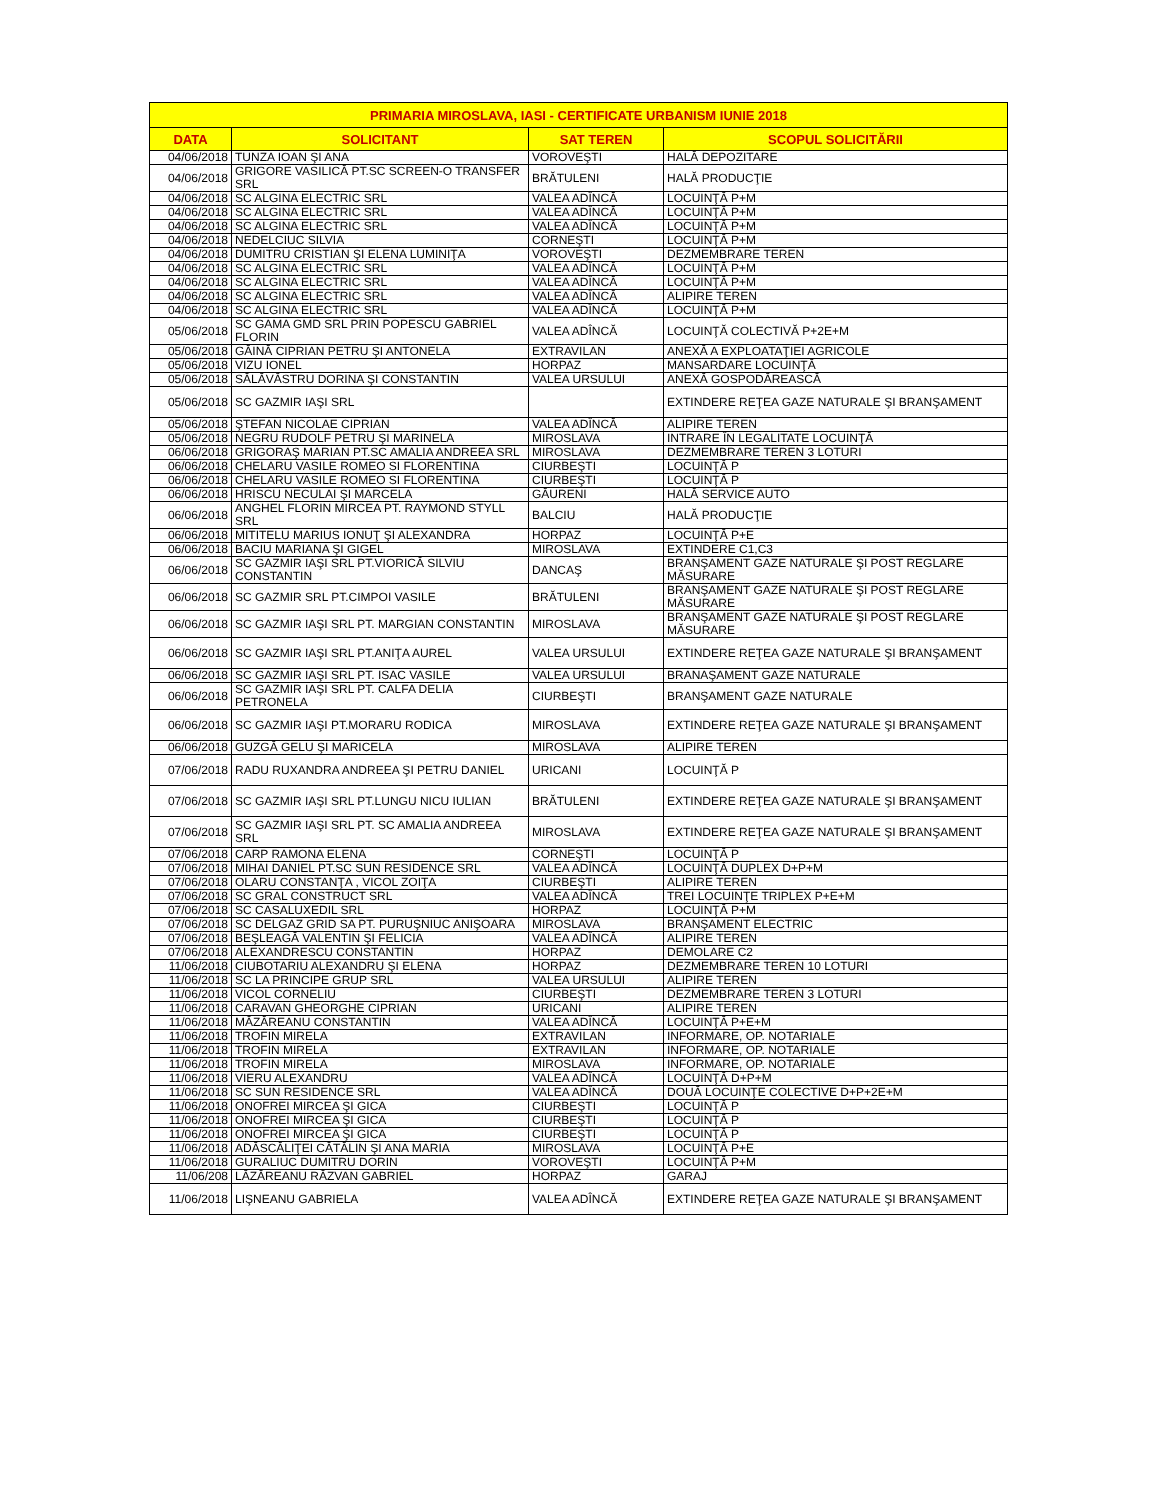| PRIMARIA MIROSLAVA, IASI - CERTIFICATE URBANISM IUNIE 2018 | | | |
| --- | --- | --- | --- |
| DATA | SOLICITANT | SAT TEREN | SCOPUL SOLICITĂRII |
| 04/06/2018 | TUNZA IOAN ŞI ANA | VOROVEŞTI | HALĂ DEPOZITARE |
| 04/06/2018 | GRIGORE VASILICĂ PT.SC SCREEN-O TRANSFER SRL | BRĂTULENI | HALĂ PRODUCŢIE |
| 04/06/2018 | SC ALGINA ELECTRIC SRL | VALEA ADÎNCĂ | LOCUINŢĂ P+M |
| 04/06/2018 | SC ALGINA ELECTRIC SRL | VALEA ADÎNCĂ | LOCUINŢĂ P+M |
| 04/06/2018 | SC ALGINA ELECTRIC SRL | VALEA ADÎNCĂ | LOCUINŢĂ P+M |
| 04/06/2018 | NEDELCIUC SILVIA | CORNEŞTI | LOCUINŢĂ P+M |
| 04/06/2018 | DUMITRU CRISTIAN ŞI ELENA LUMINIŢA | VOROVEŞTI | DEZMEMBRARE TEREN |
| 04/06/2018 | SC ALGINA ELECTRIC SRL | VALEA ADÎNCĂ | LOCUINŢĂ P+M |
| 04/06/2018 | SC ALGINA ELECTRIC SRL | VALEA ADÎNCĂ | LOCUINŢĂ P+M |
| 04/06/2018 | SC ALGINA ELECTRIC SRL | VALEA ADÎNCĂ | ALIPIRE TEREN |
| 04/06/2018 | SC ALGINA ELECTRIC SRL | VALEA ADÎNCĂ | LOCUINŢĂ P+M |
| 05/06/2018 | SC GAMA GMD SRL PRIN POPESCU GABRIEL FLORIN | VALEA ADÎNCĂ | LOCUINŢĂ COLECTIVĂ P+2E+M |
| 05/06/2018 | GĂINĂ CIPRIAN PETRU ŞI ANTONELA | EXTRAVILAN | ANEXĂ A EXPLOATAŢIEI AGRICOLE |
| 05/06/2018 | VIZU IONEL | HORPAZ | MANSARDARE LOCUINŢĂ |
| 05/06/2018 | SĂLĂVĂSTRU DORINA ŞI CONSTANTIN | VALEA URSULUI | ANEXĂ GOSPODĂREASCĂ |
| 05/06/2018 | SC GAZMIR IAŞI SRL | | EXTINDERE REŢEA GAZE NATURALE ŞI BRANŞAMENT |
| 05/06/2018 | ŞTEFAN NICOLAE CIPRIAN | VALEA ADÎNCĂ | ALIPIRE TEREN |
| 05/06/2018 | NEGRU RUDOLF PETRU ŞI MARINELA | MIROSLAVA | INTRARE ÎN LEGALITATE LOCUINŢĂ |
| 06/06/2018 | GRIGORAŞ MARIAN PT.SC AMALIA ANDREEA SRL | MIROSLAVA | DEZMEMBRARE TEREN 3 LOTURI |
| 06/06/2018 | CHELARU VASILE ROMEO SI FLORENTINA | CIURBEŞTI | LOCUINŢĂ P |
| 06/06/2018 | CHELARU VASILE ROMEO SI FLORENTINA | CIURBEŞTI | LOCUINŢĂ P |
| 06/06/2018 | HRISCU NECULAI ŞI MARCELA | GĂURENI | HALĂ SERVICE AUTO |
| 06/06/2018 | ANGHEL FLORIN MIRCEA PT. RAYMOND STYLL SRL | BALCIU | HALĂ PRODUCŢIE |
| 06/06/2018 | MITITELU MARIUS IONUŢ ŞI ALEXANDRA | HORPAZ | LOCUINŢĂ P+E |
| 06/06/2018 | BACIU MARIANA ŞI GIGEL | MIROSLAVA | EXTINDERE C1,C3 |
| 06/06/2018 | SC GAZMIR IAŞI SRL PT.VIORICĂ SILVIU CONSTANTIN | DANCAŞ | BRANŞAMENT GAZE NATURALE ŞI POST REGLARE MĂSURARE |
| 06/06/2018 | SC GAZMIR SRL PT.CIMPOI VASILE | BRĂTULENI | BRANŞAMENT GAZE NATURALE ŞI POST REGLARE MĂSURARE |
| 06/06/2018 | SC GAZMIR IAŞI SRL PT. MARGIAN CONSTANTIN | MIROSLAVA | BRANŞAMENT GAZE NATURALE ŞI POST REGLARE MĂSURARE |
| 06/06/2018 | SC GAZMIR IAŞI SRL PT.ANIŢA AUREL | VALEA URSULUI | EXTINDERE REŢEA GAZE NATURALE ŞI BRANŞAMENT |
| 06/06/2018 | SC GAZMIR IAŞI SRL PT. ISAC VASILE | VALEA URSULUI | BRANAŞAMENT GAZE NATURALE |
| 06/06/2018 | SC GAZMIR IAŞI SRL PT. CALFA DELIA PETRONELA | CIURBEŞTI | BRANŞAMENT GAZE NATURALE |
| 06/06/2018 | SC GAZMIR IAŞI PT.MORARU RODICA | MIROSLAVA | EXTINDERE REŢEA GAZE NATURALE ŞI BRANŞAMENT |
| 06/06/2018 | GUZGĂ GELU ŞI MARICELA | MIROSLAVA | ALIPIRE TEREN |
| 07/06/2018 | RADU RUXANDRA ANDREEA ŞI PETRU DANIEL | URICANI | LOCUINŢĂ P |
| 07/06/2018 | SC GAZMIR IAŞI SRL PT.LUNGU NICU IULIAN | BRĂTULENI | EXTINDERE REŢEA GAZE NATURALE ŞI BRANŞAMENT |
| 07/06/2018 | SC GAZMIR IAŞI SRL PT. SC AMALIA ANDREEA SRL | MIROSLAVA | EXTINDERE REŢEA GAZE NATURALE ŞI BRANŞAMENT |
| 07/06/2018 | CARP RAMONA ELENA | CORNEŞTI | LOCUINŢĂ P |
| 07/06/2018 | MIHAI DANIEL PT.SC SUN RESIDENCE SRL | VALEA ADÎNCĂ | LOCUINŢĂ DUPLEX D+P+M |
| 07/06/2018 | OLARU CONSTANŢA , VICOL ZOIŢA | CIURBEŞTI | ALIPIRE TEREN |
| 07/06/2018 | SC GRAL CONSTRUCT SRL | VALEA ADÎNCĂ | TREI LOCUINŢE TRIPLEX P+E+M |
| 07/06/2018 | SC CASALUXEDIL SRL | HORPAZ | LOCUINŢĂ P+M |
| 07/06/2018 | SC DELGAZ GRID SA PT. PURUŞNIUC ANIŞOARA | MIROSLAVA | BRANŞAMENT ELECTRIC |
| 07/06/2018 | BEŞLEAGĂ VALENTIN ŞI FELICIA | VALEA ADÎNCĂ | ALIPIRE TEREN |
| 07/06/2018 | ALEXANDRESCU CONSTANTIN | HORPAZ | DEMOLARE C2 |
| 11/06/2018 | CIUBOTARIU ALEXANDRU ŞI ELENA | HORPAZ | DEZMEMBRARE TEREN 10 LOTURI |
| 11/06/2018 | SC LA PRINCIPE GRUP SRL | VALEA URSULUI | ALIPIRE TEREN |
| 11/06/2018 | VICOL CORNELIU | CIURBEŞTI | DEZMEMBRARE TEREN 3 LOTURI |
| 11/06/2018 | CARAVAN GHEORGHE CIPRIAN | URICANI | ALIPIRE TEREN |
| 11/06/2018 | MĂZĂREANU CONSTANTIN | VALEA ADÎNCĂ | LOCUINŢĂ P+E+M |
| 11/06/2018 | TROFIN MIRELA | EXTRAVILAN | INFORMARE, OP. NOTARIALE |
| 11/06/2018 | TROFIN MIRELA | EXTRAVILAN | INFORMARE, OP. NOTARIALE |
| 11/06/2018 | TROFIN MIRELA | MIROSLAVA | INFORMARE, OP. NOTARIALE |
| 11/06/2018 | VIERU ALEXANDRU | VALEA ADÎNCĂ | LOCUINŢĂ D+P+M |
| 11/06/2018 | SC SUN RESIDENCE SRL | VALEA ADÎNCĂ | DOUĂ LOCUINŢE COLECTIVE D+P+2E+M |
| 11/06/2018 | ONOFREI MIRCEA ŞI GICA | CIURBEŞTI | LOCUINŢĂ P |
| 11/06/2018 | ONOFREI MIRCEA ŞI GICA | CIURBEŞTI | LOCUINŢĂ P |
| 11/06/2018 | ONOFREI MIRCEA ŞI GICA | CIURBEŞTI | LOCUINŢĂ P |
| 11/06/2018 | ADĂSCĂLIŢEI CĂTĂLIN ŞI ANA MARIA | MIROSLAVA | LOCUINŢĂ P+E |
| 11/06/2018 | GURALIUC DUMITRU DORIN | VOROVEŞTI | LOCUINŢĂ P+M |
| 11/06/208 | LĂZĂREANU RĂZVAN GABRIEL | HORPAZ | GARAJ |
| 11/06/2018 | LIŞNEANU GABRIELA | VALEA ADÎNCĂ | EXTINDERE REŢEA GAZE NATURALE ŞI BRANŞAMENT |